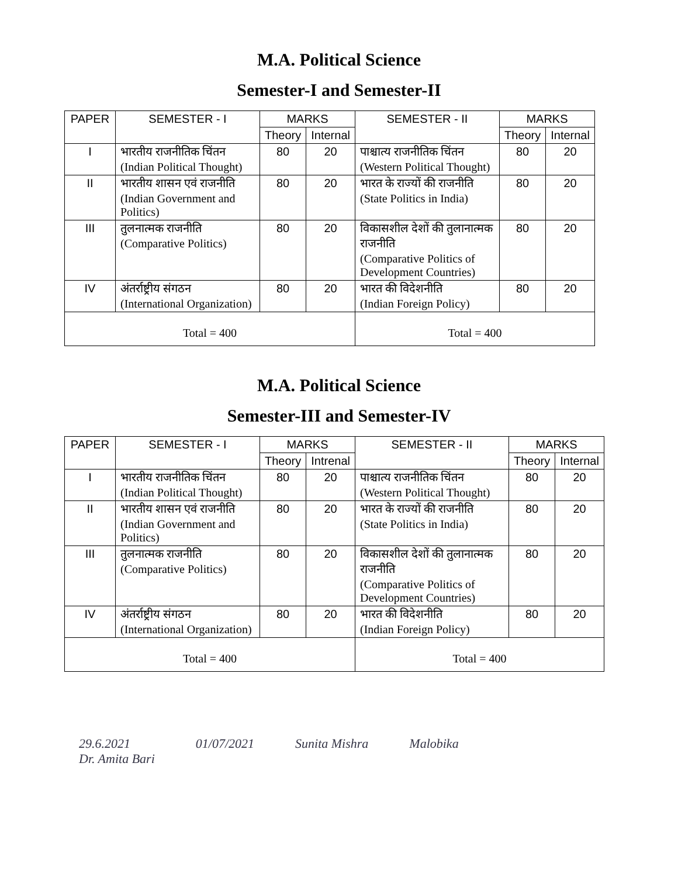M.A. Political Science
Semester-I and Semester-II
| PAPER | SEMESTER - I | MARKS | | SEMESTER - II | MARKS | |
| --- | --- | --- | --- | --- | --- | --- |
| | | Theory | Internal | | Theory | Internal |
| I | भारतीय राजनीतिक चिंतन (Indian Political Thought) | 80 | 20 | पाश्चात्य राजनीतिक चिंतन (Western Political Thought) | 80 | 20 |
| II | भारतीय शासन एवं राजनीति (Indian Government and Politics) | 80 | 20 | भारत के राज्यों की राजनीति (State Politics in India) | 80 | 20 |
| III | तुलनात्मक राजनीति (Comparative Politics) | 80 | 20 | विकासशील देशों की तुलानात्मक राजनीति (Comparative Politics of Development Countries) | 80 | 20 |
| IV | अंतर्राष्ट्रीय संगठन (International Organization) | 80 | 20 | भारत की विदेशनीति (Indian Foreign Policy) | 80 | 20 |
| Total = 400 | | | | Total = 400 | | |
M.A. Political Science
Semester-III and Semester-IV
| PAPER | SEMESTER - I | MARKS | | SEMESTER - II | MARKS | |
| --- | --- | --- | --- | --- | --- | --- |
| | | Theory | Intrenal | | Theory | Internal |
| I | भारतीय राजनीतिक चिंतन (Indian Political Thought) | 80 | 20 | पाश्चात्य राजनीतिक चिंतन (Western Political Thought) | 80 | 20 |
| II | भारतीय शासन एवं राजनीति (Indian Government and Politics) | 80 | 20 | भारत के राज्यों की राजनीति (State Politics in India) | 80 | 20 |
| III | तुलनात्मक राजनीति (Comparative Politics) | 80 | 20 | विकासशील देशों की तुलानात्मक राजनीति (Comparative Politics of Development Countries) | 80 | 20 |
| IV | अंतर्राष्ट्रीय संगठन (International Organization) | 80 | 20 | भारत की विदेशनीति (Indian Foreign Policy) | 80 | 20 |
| Total = 400 | | | | Total = 400 | | |
29.6.2021
Dr. Amita Bari 01/07/2021 Sunita Mishra Malobika